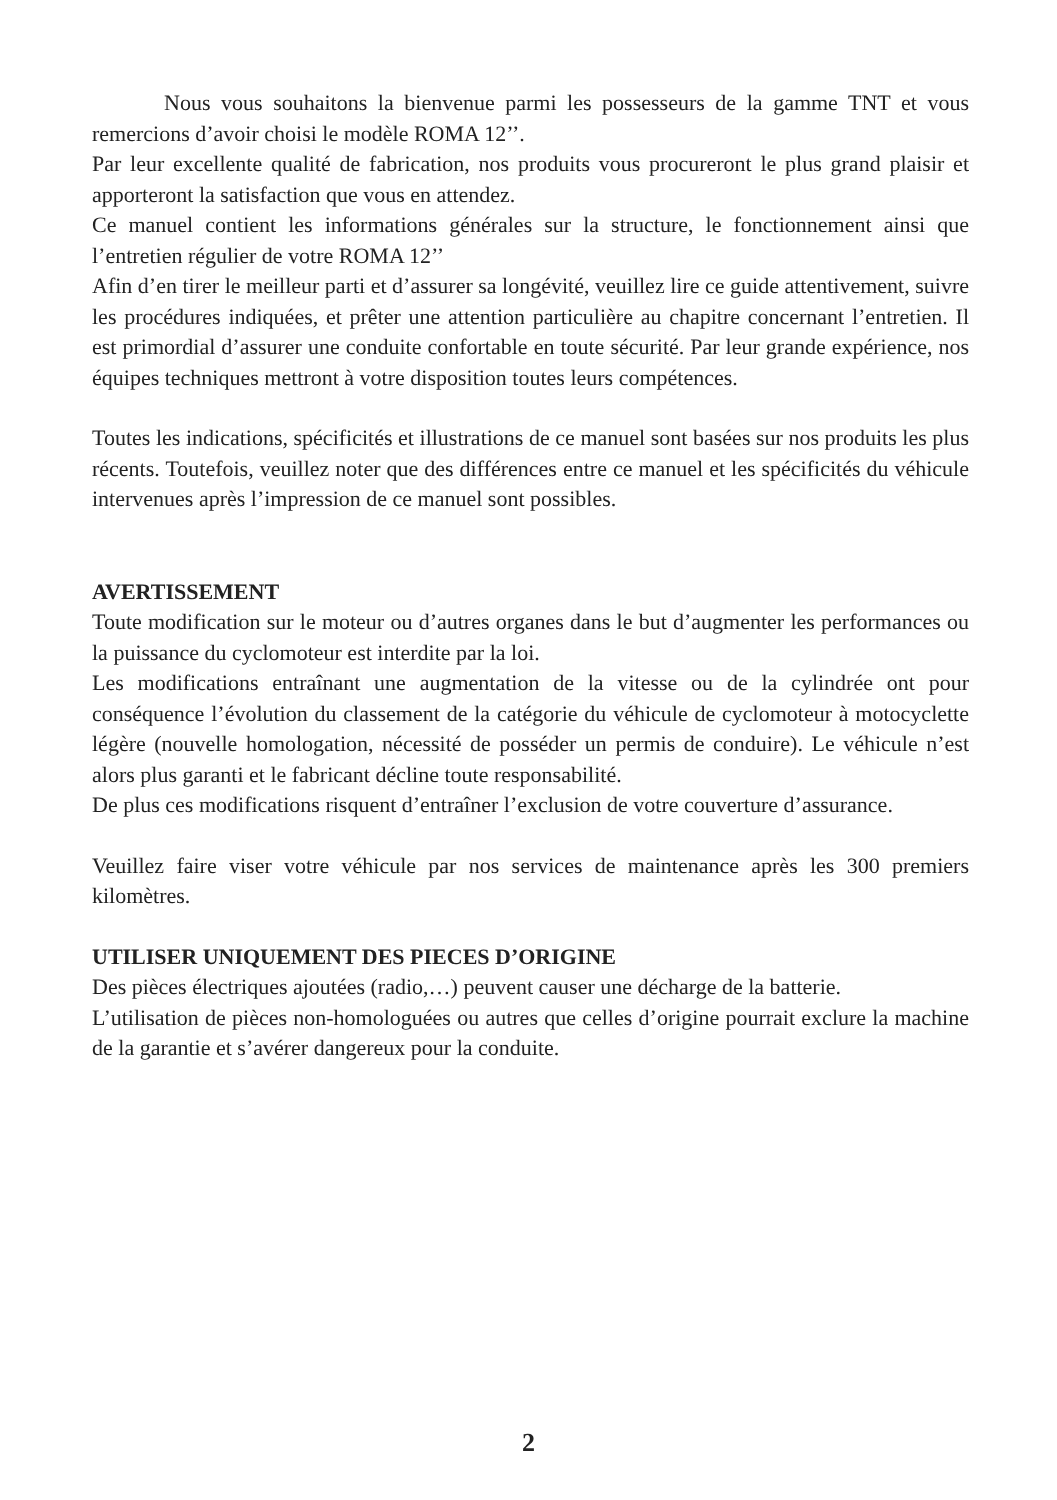Nous vous souhaitons la bienvenue parmi les possesseurs de la gamme TNT et vous remercions d’avoir choisi le modèle ROMA 12’’.
Par leur excellente qualité de fabrication, nos produits vous procureront le plus grand plaisir et apporteront la satisfaction que vous en attendez.
Ce manuel contient les informations générales sur la structure, le fonctionnement ainsi que l’entretien régulier de votre ROMA 12’’
Afin d’en tirer le meilleur parti et d’assurer sa longévité, veuillez lire ce guide attentivement, suivre les procédures indiquées, et prêter une attention particulière au chapitre concernant l’entretien. Il est primordial d’assurer une conduite confortable en toute sécurité. Par leur grande expérience, nos équipes techniques mettront à votre disposition toutes leurs compétences.
Toutes les indications, spécificités et illustrations de ce manuel sont basées sur nos produits les plus récents. Toutefois, veuillez noter que des différences entre ce manuel et les spécificités du véhicule intervenues après l’impression de ce manuel sont possibles.
AVERTISSEMENT
Toute modification sur le moteur ou d’autres organes dans le but d’augmenter les performances ou la puissance du cyclomoteur est interdite par la loi.
Les modifications entraînant une augmentation de la vitesse ou de la cylindrée ont pour conséquence l’évolution du classement de la catégorie du véhicule de cyclomoteur à motocyclette légère (nouvelle homologation, nécessité de posséder un permis de conduire). Le véhicule n’est alors plus garanti et le fabricant décline toute responsabilité.
De plus ces modifications risquent d’entraîner l’exclusion de votre couverture d’assurance.
Veuillez faire viser votre véhicule par nos services de maintenance après les 300 premiers kilomètres.
UTILISER UNIQUEMENT DES PIECES D’ORIGINE
Des pièces électriques ajoutées (radio,…) peuvent causer une décharge de la batterie.
L’utilisation de pièces non-homologuées ou autres que celles d’origine pourrait exclure la machine de la garantie et s’avérer dangereux pour la conduite.
2